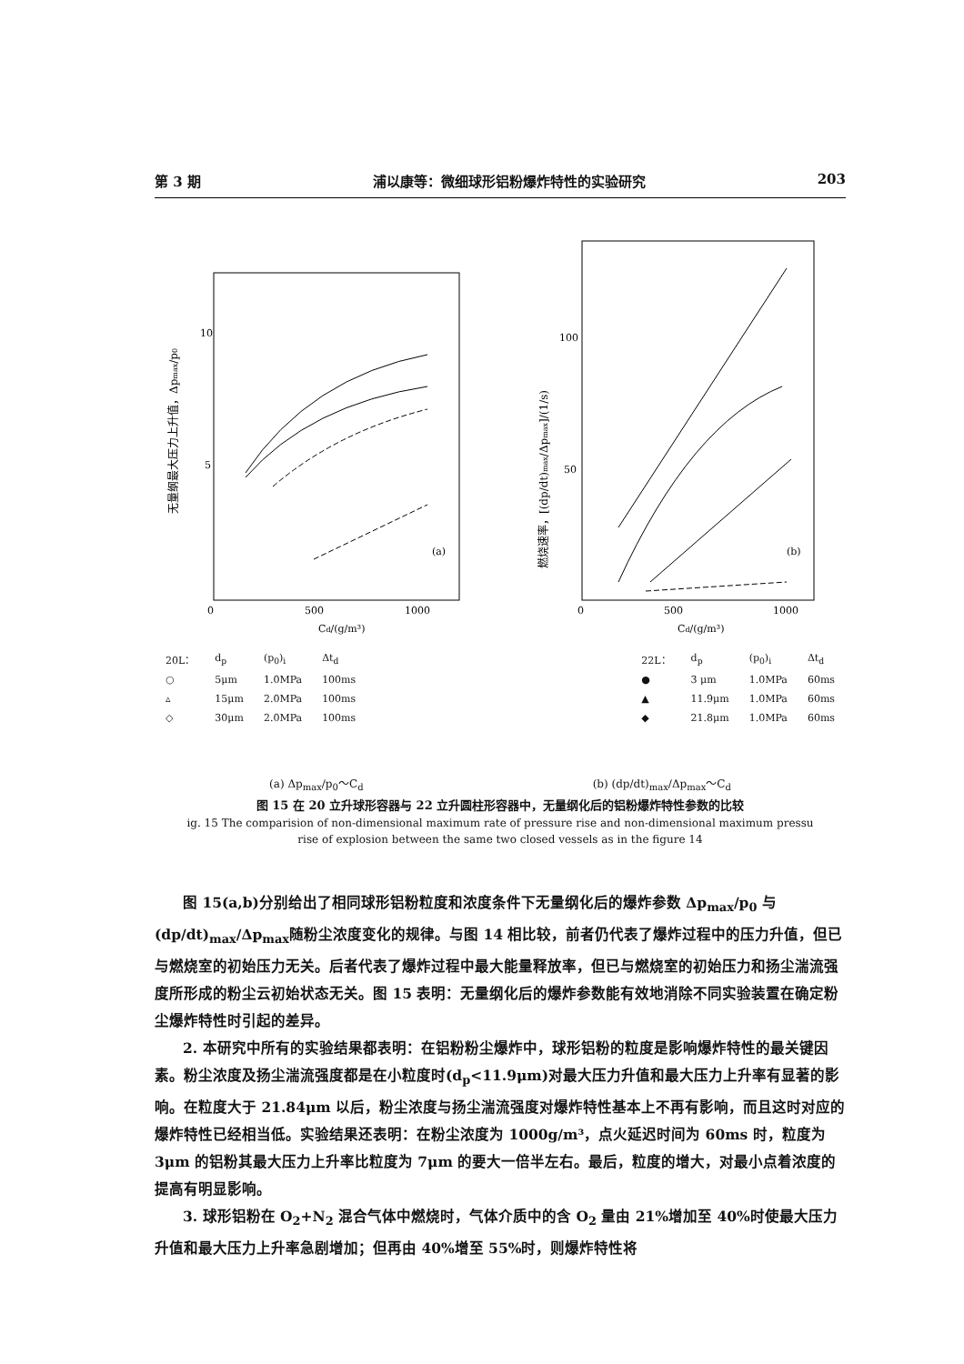第 3 期 浦以康等：微细球形铝粉爆炸特性的实验研究 203
10
5
0
500
1000
Cd/(g/m³)
(a)
无量纲最大压力上升值，Δpmax/p0
100
50
0
500
1000
Cd/(g/m³)
(b)
燃烧速率，[(dp/dt)max/Δpmax]/(1/s)
| 20L： | d<sub>p</sub> | (p<sub>0</sub>)<sub>i</sub> | Δt<sub>d</sub> |
| ○ | 5μm | 1.0MPa | 100ms |
| ▵ | 15μm | 2.0MPa | 100ms |
| ◇ | 30μm | 2.0MPa | 100ms |
| 22L： | d<sub>p</sub> | (p<sub>0</sub>)<sub>i</sub> | Δt<sub>d</sub> |
| ● | 3 μm | 1.0MPa | 60ms |
| ▲ | 11.9μm | 1.0MPa | 60ms |
| ◆ | 21.8μm | 1.0MPa | 60ms |
(a) Δp<sub>max</sub>/p<sub>0</sub>～C<sub>d</sub> (b) (dp/dt)<sub>max</sub>/Δp<sub>max</sub>～C<sub>d</sub>
图 15 在 20 立升球形容器与 22 立升圆柱形容器中，无量纲化后的铝粉爆炸特性参数的比较
ig. 15 The comparision of non-dimensional maximum rate of pressure rise and non-dimensional maximum pressu
rise of explosion between the same two closed vessels as in the figure 14
图 15(a,b)分别给出了相同球形铝粉粒度和浓度条件下无量纲化后的爆炸参数 Δp<sub>max</sub>/p<sub>0</sub> 与(dp/dt)<sub>max</sub>/Δp<sub>max</sub>随粉尘浓度变化的规律。与图 14 相比较，前者仍代表了爆炸过程中的压力升值，但已与燃烧室的初始压力无关。后者代表了爆炸过程中最大能量释放率，但已与燃烧室的初始压力和扬尘湍流强度所形成的粉尘云初始状态无关。图 15 表明：无量纲化后的爆炸参数能有效地消除不同实验装置在确定粉尘爆炸特性时引起的差异。
2. 本研究中所有的实验结果都表明：在铝粉粉尘爆炸中，球形铝粉的粒度是影响爆炸特性的最关键因素。粉尘浓度及扬尘湍流强度都是在小粒度时(d<sub>p</sub><11.9μm)对最大压力升值和最大压力上升率有显著的影响。在粒度大于 21.84μm 以后，粉尘浓度与扬尘湍流强度对爆炸特性基本上不再有影响，而且这时对应的爆炸特性已经相当低。实验结果还表明：在粉尘浓度为 1000g/m³，点火延迟时间为 60ms 时，粒度为 3μm 的铝粉其最大压力上升率比粒度为 7μm 的要大一倍半左右。最后，粒度的增大，对最小点着浓度的提高有明显影响。
3. 球形铝粉在 O<sub>2</sub>+N<sub>2</sub> 混合气体中燃烧时，气体介质中的含 O<sub>2</sub> 量由 21%增加至 40%时使最大压力升值和最大压力上升率急剧增加；但再由 40%增至 55%时，则爆炸特性将